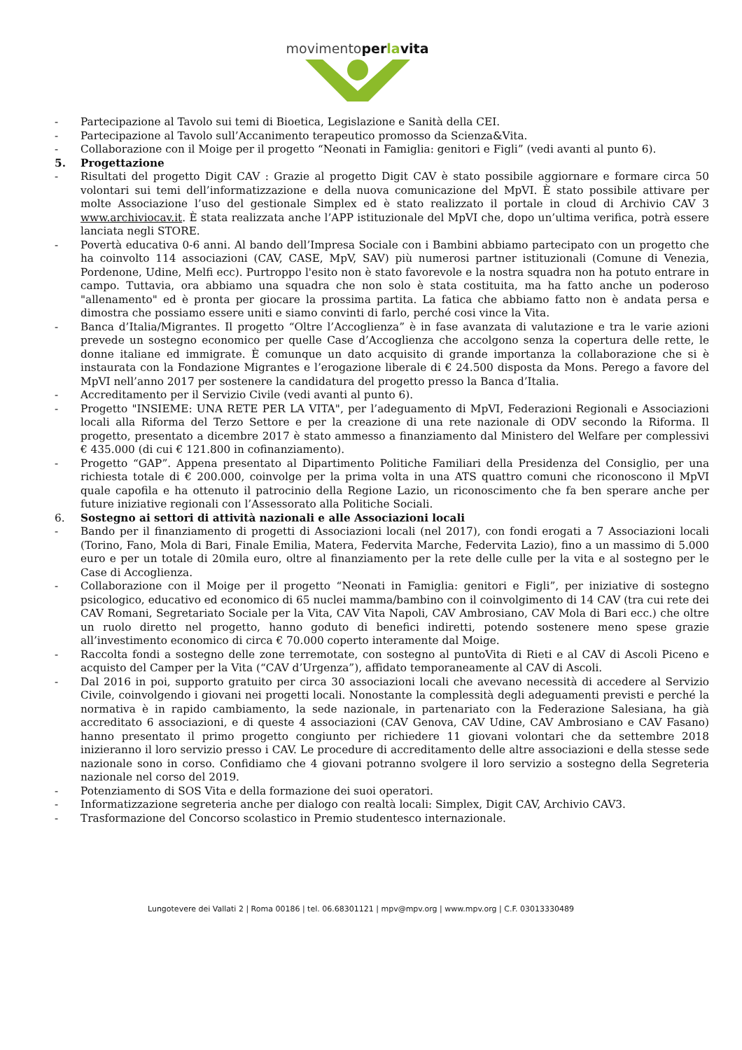movimentoperlavita
- Partecipazione al Tavolo sui temi di Bioetica, Legislazione e Sanità della CEI.
- Partecipazione al Tavolo sull’Accanimento terapeutico promosso da Scienza&Vita.
- Collaborazione con il Moige per il progetto “Neonati in Famiglia: genitori e Figli” (vedi avanti al punto 6).
5. Progettazione
- Risultati del progetto Digit CAV : Grazie al progetto Digit CAV è stato possibile aggiornare e formare circa 50 volontari sui temi dell’informatizzazione e della nuova comunicazione del MpVI. È stato possibile attivare per molte Associazione l’uso del gestionale Simplex ed è stato realizzato il portale in cloud di Archivio CAV 3 www.archiviocav.it. È stata realizzata anche l’APP istituzionale del MpVI che, dopo un’ultima verifica, potrà essere lanciata negli STORE.
- Povertà educativa 0-6 anni. Al bando dell’Impresa Sociale con i Bambini abbiamo partecipato con un progetto che ha coinvolto 114 associazioni (CAV, CASE, MpV, SAV) più numerosi partner istituzionali (Comune di Venezia, Pordenone, Udine, Melfi ecc). Purtroppo l'esito non è stato favorevole e la nostra squadra non ha potuto entrare in campo. Tuttavia, ora abbiamo una squadra che non solo è stata costituita, ma ha fatto anche un poderoso "allenamento" ed è pronta per giocare la prossima partita. La fatica che abbiamo fatto non è andata persa e dimostra che possiamo essere uniti e siamo convinti di farlo, perché cosi vince la Vita.
- Banca d’Italia/Migrantes. Il progetto “Oltre l’Accoglienza” è in fase avanzata di valutazione e tra le varie azioni prevede un sostegno economico per quelle Case d’Accoglienza che accolgono senza la copertura delle rette, le donne italiane ed immigrate. È comunque un dato acquisito di grande importanza la collaborazione che si è instaurata con la Fondazione Migrantes e l’erogazione liberale di € 24.500 disposta da Mons. Perego a favore del MpVI nell’anno 2017 per sostenere la candidatura del progetto presso la Banca d’Italia.
- Accreditamento per il Servizio Civile (vedi avanti al punto 6).
- Progetto "INSIEME: UNA RETE PER LA VITA", per l’adeguamento di MpVI, Federazioni Regionali e Associazioni locali alla Riforma del Terzo Settore e per la creazione di una rete nazionale di ODV secondo la Riforma. Il progetto, presentato a dicembre 2017 è stato ammesso a finanziamento dal Ministero del Welfare per complessivi € 435.000 (di cui € 121.800 in cofinanziamento).
- Progetto “GAP”. Appena presentato al Dipartimento Politiche Familiari della Presidenza del Consiglio, per una richiesta totale di € 200.000, coinvolge per la prima volta in una ATS quattro comuni che riconoscono il MpVI quale capofila e ha ottenuto il patrocinio della Regione Lazio, un riconoscimento che fa ben sperare anche per future iniziative regionali con l’Assessorato alla Politiche Sociali.
6. Sostegno ai settori di attività nazionali e alle Associazioni locali
- Bando per il finanziamento di progetti di Associazioni locali (nel 2017), con fondi erogati a 7 Associazioni locali (Torino, Fano, Mola di Bari, Finale Emilia, Matera, Federvita Marche, Federvita Lazio), fino a un massimo di 5.000 euro e per un totale di 20mila euro, oltre al finanziamento per la rete delle culle per la vita e al sostegno per le Case di Accoglienza.
- Collaborazione con il Moige per il progetto “Neonati in Famiglia: genitori e Figli”, per iniziative di sostegno psicologico, educativo ed economico di 65 nuclei mamma/bambino con il coinvolgimento di 14 CAV (tra cui rete dei CAV Romani, Segretariato Sociale per la Vita, CAV Vita Napoli, CAV Ambrosiano, CAV Mola di Bari ecc.) che oltre un ruolo diretto nel progetto, hanno goduto di benefici indiretti, potendo sostenere meno spese grazie all’investimento economico di circa € 70.000 coperto interamente dal Moige.
- Raccolta fondi a sostegno delle zone terremotate, con sostegno al puntoVita di Rieti e al CAV di Ascoli Piceno e acquisto del Camper per la Vita (“CAV d’Urgenza”), affidato temporaneamente al CAV di Ascoli.
- Dal 2016 in poi, supporto gratuito per circa 30 associazioni locali che avevano necessità di accedere al Servizio Civile, coinvolgendo i giovani nei progetti locali. Nonostante la complessità degli adeguamenti previsti e perché la normativa è in rapido cambiamento, la sede nazionale, in partenariato con la Federazione Salesiana, ha già accreditato 6 associazioni, e di queste 4 associazioni (CAV Genova, CAV Udine, CAV Ambrosiano e CAV Fasano) hanno presentato il primo progetto congiunto per richiedere 11 giovani volontari che da settembre 2018 inizieranno il loro servizio presso i CAV. Le procedure di accreditamento delle altre associazioni e della stesse sede nazionale sono in corso. Confidiamo che 4 giovani potranno svolgere il loro servizio a sostegno della Segreteria nazionale nel corso del 2019.
- Potenziamento di SOS Vita e della formazione dei suoi operatori.
- Informatizzazione segreteria anche per dialogo con realtà locali: Simplex, Digit CAV, Archivio CAV3.
- Trasformazione del Concorso scolastico in Premio studentesco internazionale.
Lungotevere dei Vallati 2 | Roma 00186 | tel. 06.68301121 | mpv@mpv.org | www.mpv.org | C.F. 03013330489